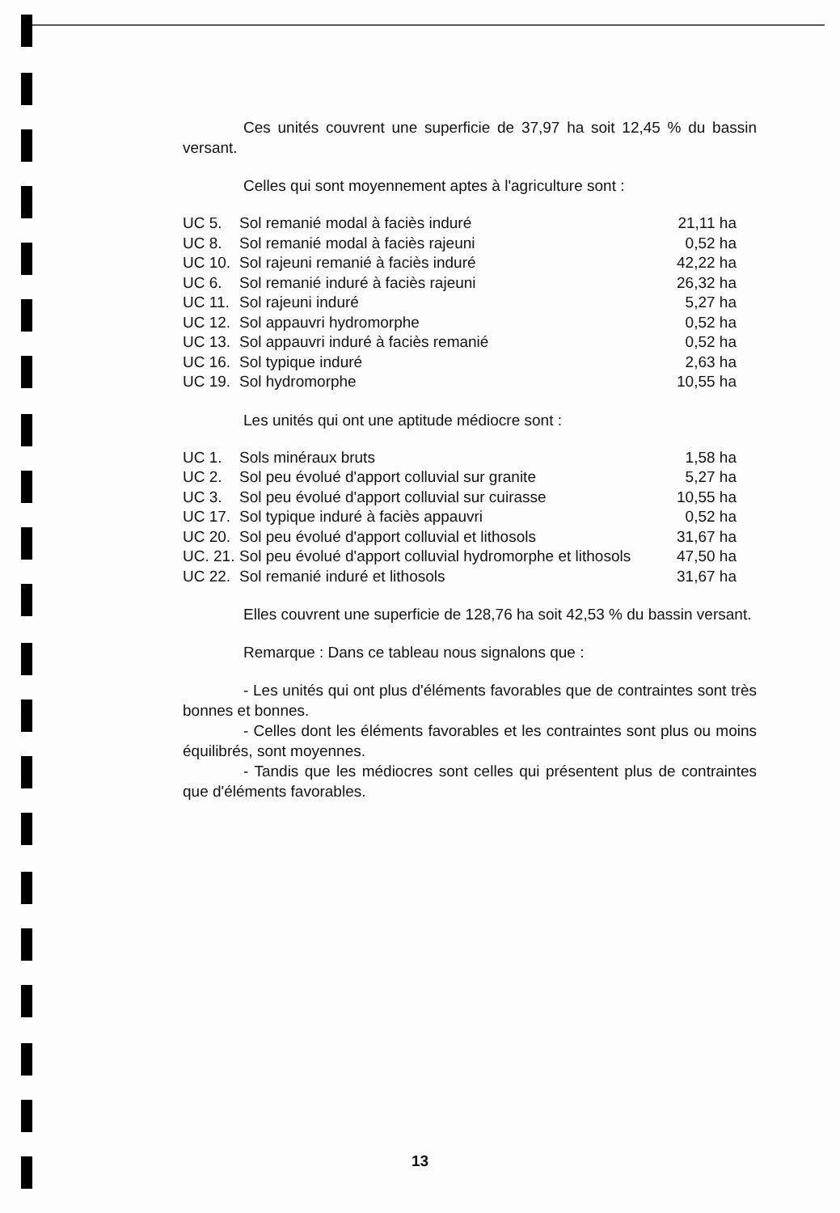Ces unités couvrent une superficie de 37,97 ha soit 12,45 % du bassin versant.
Celles qui sont moyennement aptes à l'agriculture sont :
| UC 5. | Sol remanié modal à faciès induré | 21,11 ha |
| UC 8. | Sol remanié modal à faciès rajeuni | 0,52 ha |
| UC 10. | Sol rajeuni remanié à faciès induré | 42,22 ha |
| UC 6. | Sol remanié induré à faciès rajeuni | 26,32 ha |
| UC 11. | Sol rajeuni induré | 5,27 ha |
| UC 12. | Sol appauvri hydromorphe | 0,52 ha |
| UC 13. | Sol appauvri induré à faciès remanié | 0,52 ha |
| UC 16. | Sol typique induré | 2,63 ha |
| UC 19. | Sol hydromorphe | 10,55 ha |
Les unités qui ont une aptitude médiocre sont :
| UC 1. | Sols minéraux bruts | 1,58 ha |
| UC 2. | Sol peu évolué d'apport colluvial sur granite | 5,27 ha |
| UC 3. | Sol peu évolué d'apport colluvial sur cuirasse | 10,55 ha |
| UC 17. | Sol typique induré à faciès appauvri | 0,52 ha |
| UC 20. | Sol peu évolué d'apport colluvial et lithosols | 31,67 ha |
| UC. 21. | Sol peu évolué d'apport colluvial hydromorphe et lithosols | 47,50 ha |
| UC 22. | Sol remanié induré et lithosols | 31,67 ha |
Elles couvrent une superficie de 128,76 ha soit 42,53 % du bassin versant.
Remarque : Dans ce tableau nous signalons que :
- Les unités qui ont plus d'éléments favorables que de contraintes sont très bonnes et bonnes.
- Celles dont les éléments favorables et les contraintes sont plus ou moins équilibrés, sont moyennes.
- Tandis que les médiocres sont celles qui présentent plus de contraintes que d'éléments favorables.
13